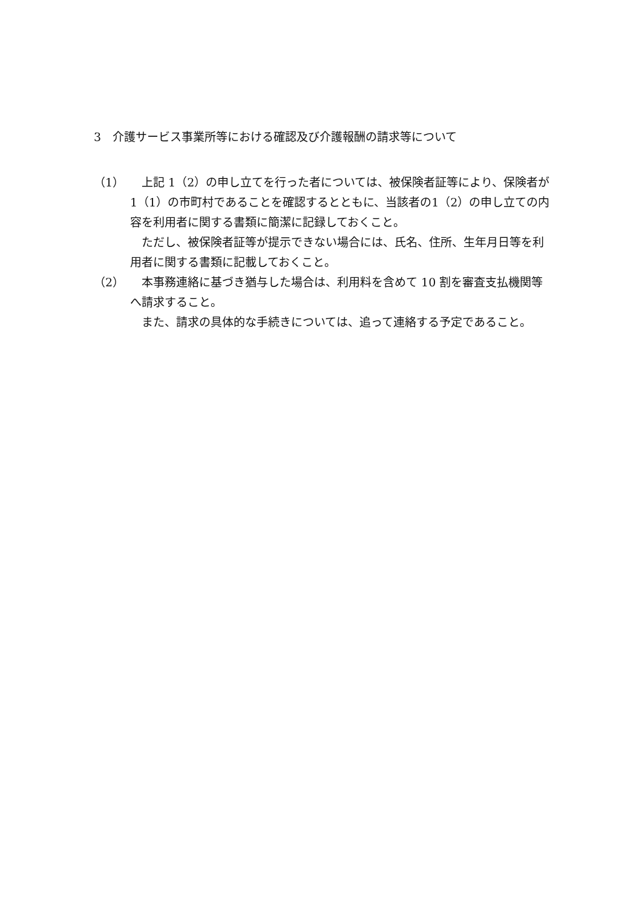3　介護サービス事業所等における確認及び介護報酬の請求等について
（1） 上記 1（2）の申し立てを行った者については、被保険者証等により、保険者が1（1）の市町村であることを確認するとともに、当該者の1（2）の申し立ての内容を利用者に関する書類に簡潔に記録しておくこと。
ただし、被保険者証等が提示できない場合には、氏名、住所、生年月日等を利用者に関する書類に記載しておくこと。
（2） 本事務連絡に基づき猶与した場合は、利用料を含めて 10 割を審査支払機関等へ請求すること。
また、請求の具体的な手続きについては、追って連絡する予定であること。